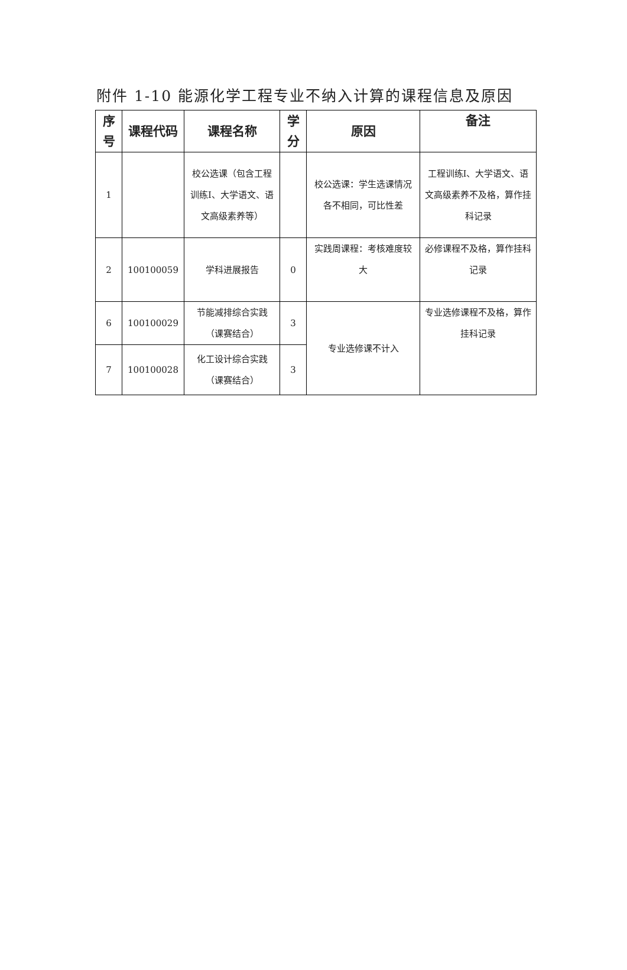附件 1-10 能源化学工程专业不纳入计算的课程信息及原因
| 序号 | 课程代码 | 课程名称 | 学分 | 原因 | 备注 |
| --- | --- | --- | --- | --- | --- |
| 1 | | 校公选课（包含工程训练Ⅰ、大学语文、语文高级素养等） | | 校公选课：学生选课情况各不相同，可比性差 | 工程训练Ⅰ、大学语文、语文高级素养不及格，算作挂科记录 |
| 2 | 100100059 | 学科进展报告 | 0 | 实践周课程：考核难度较大 | 必修课程不及格，算作挂科记录 |
| 6 | 100100029 | 节能减排综合实践（课赛结合） | 3 | 专业选修课不计入 | 专业选修课程不及格，算作挂科记录 |
| 7 | 100100028 | 化工设计综合实践（课赛结合） | 3 | | |